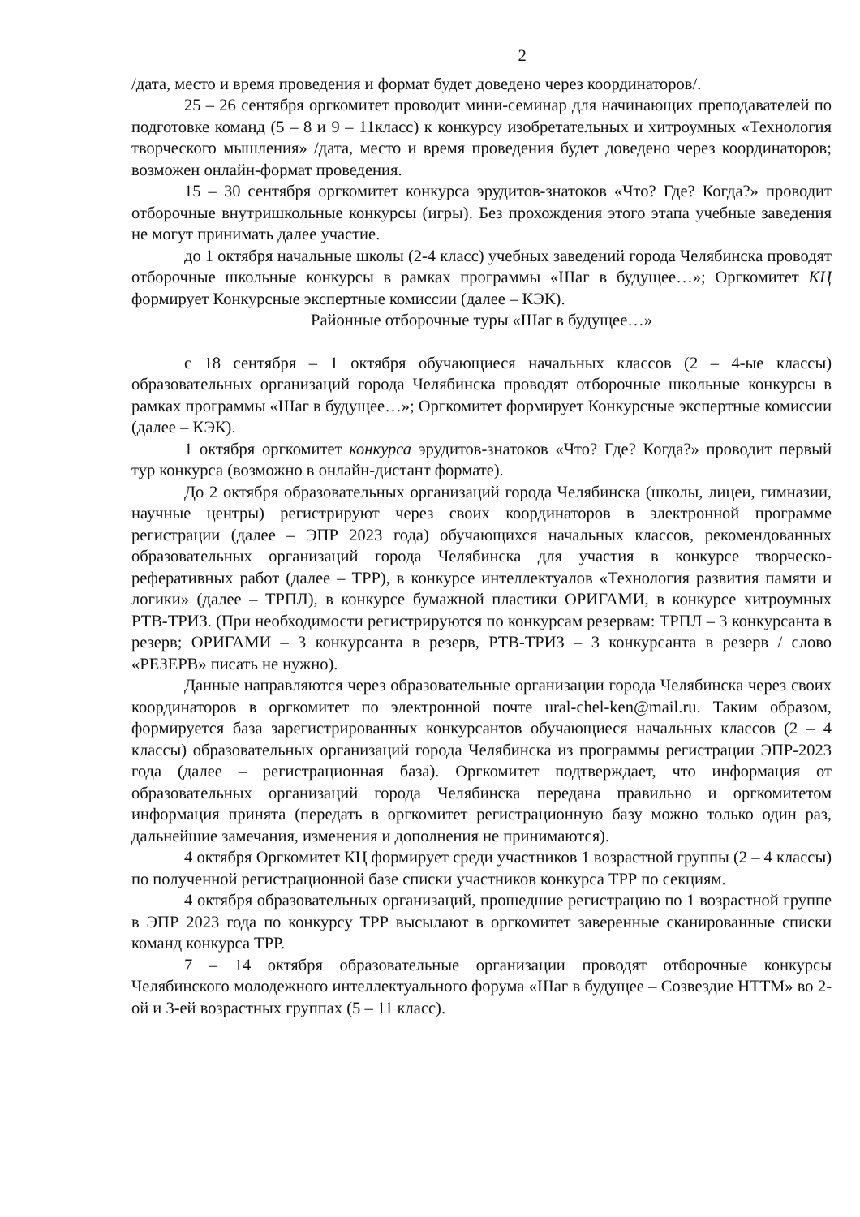2
/дата, место и время проведения и формат будет доведено через координаторов/.
25 – 26 сентября оргкомитет проводит мини-семинар для начинающих преподавателей по подготовке команд (5 – 8 и 9 – 11класс) к конкурсу изобретательных и хитроумных «Технология творческого мышления» /дата, место и время проведения будет доведено через координаторов; возможен онлайн-формат проведения.
15 – 30 сентября оргкомитет конкурса эрудитов-знатоков «Что? Где? Когда?» проводит отборочные внутришкольные конкурсы (игры). Без прохождения этого этапа учебные заведения не могут принимать далее участие.
до 1 октября начальные школы (2-4 класс) учебных заведений города Челябинска проводят отборочные школьные конкурсы в рамках программы «Шаг в будущее…»; Оргкомитет КЦ формирует Конкурсные экспертные комиссии (далее – КЭК).
Районные отборочные туры «Шаг в будущее…»
с 18 сентября – 1 октября обучающиеся начальных классов (2 – 4-ые классы) образовательных организаций города Челябинска проводят отборочные школьные конкурсы в рамках программы «Шаг в будущее…»; Оргкомитет формирует Конкурсные экспертные комиссии (далее – КЭК).
1 октября оргкомитет конкурса эрудитов-знатоков «Что? Где? Когда?» проводит первый тур конкурса (возможно в онлайн-дистант формате).
До 2 октября образовательных организаций города Челябинска (школы, лицеи, гимназии, научные центры) регистрируют через своих координаторов в электронной программе регистрации (далее – ЭПР 2023 года) обучающихся начальных классов, рекомендованных образовательных организаций города Челябинска для участия в конкурсе творческо-реферативных работ (далее – ТРР), в конкурсе интеллектуалов «Технология развития памяти и логики» (далее – ТРПЛ), в конкурсе бумажной пластики ОРИГАМИ, в конкурсе хитроумных РТВ-ТРИЗ. (При необходимости регистрируются по конкурсам резервам: ТРПЛ – 3 конкурсанта в резерв; ОРИГАМИ – 3 конкурсанта в резерв, РТВ-ТРИЗ – 3 конкурсанта в резерв / слово «РЕЗЕРВ» писать не нужно).
Данные направляются через образовательные организации города Челябинска через своих координаторов в оргкомитет по электронной почте ural-chel-ken@mail.ru. Таким образом, формируется база зарегистрированных конкурсантов обучающиеся начальных классов (2 – 4 классы) образовательных организаций города Челябинска из программы регистрации ЭПР-2023 года (далее – регистрационная база). Оргкомитет подтверждает, что информация от образовательных организаций города Челябинска передана правильно и оргкомитетом информация принята (передать в оргкомитет регистрационную базу можно только один раз, дальнейшие замечания, изменения и дополнения не принимаются).
4 октября Оргкомитет КЦ формирует среди участников 1 возрастной группы (2 – 4 классы) по полученной регистрационной базе списки участников конкурса ТРР по секциям.
4 октября образовательных организаций, прошедшие регистрацию по 1 возрастной группе в ЭПР 2023 года по конкурсу ТРР высылают в оргкомитет заверенные сканированные списки команд конкурса ТРР.
7 – 14 октября образовательные организации проводят отборочные конкурсы Челябинского молодежного интеллектуального форума «Шаг в будущее – Созвездие НТТМ» во 2-ой и 3-ей возрастных группах (5 – 11 класс).